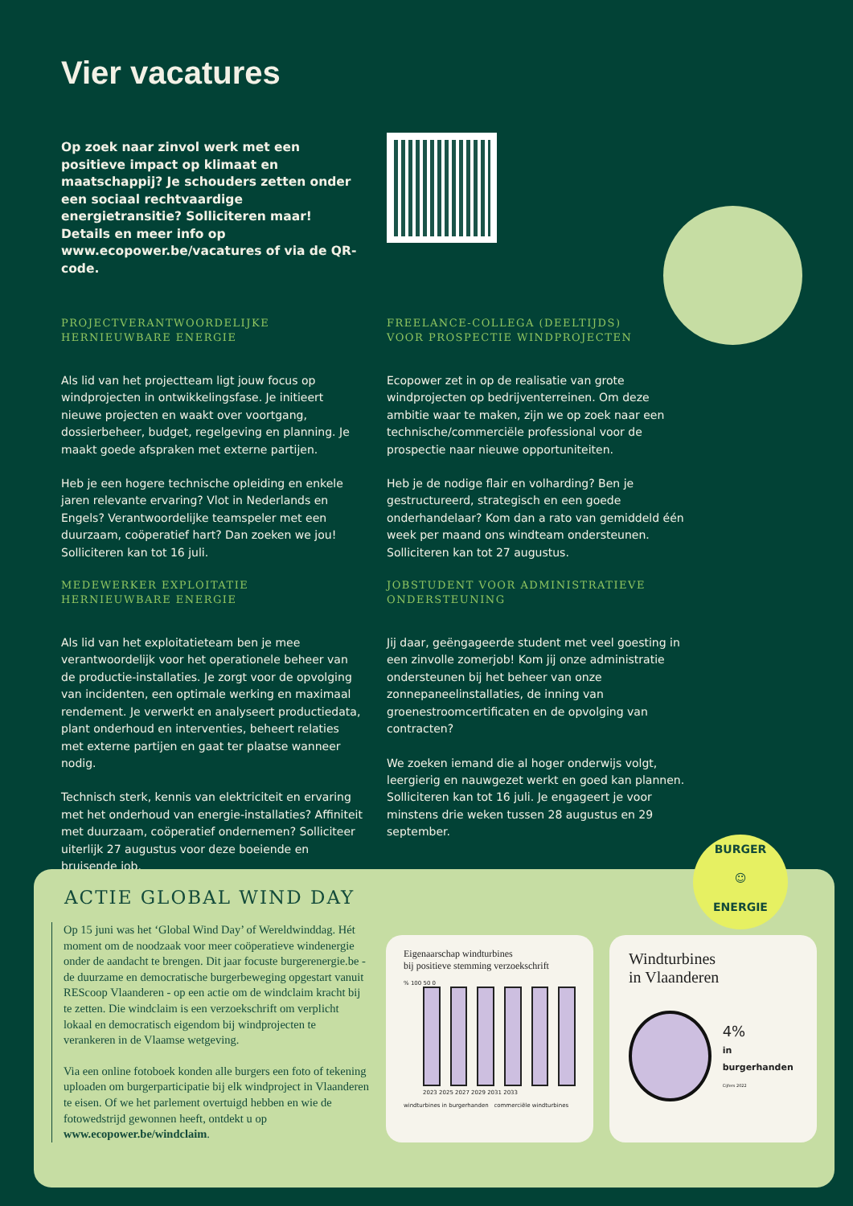Vier vacatures
Op zoek naar zinvol werk met een positieve impact op klimaat en maatschappij? Je schouders zetten onder een sociaal rechtvaardige energietransitie? Solliciteren maar! Details en meer info op www.ecopower.be/vacatures of via de QR-code.
PROJECTVERANTWOORDELIJKE
HERNIEUWBARE ENERGIE
Als lid van het projectteam ligt jouw focus op windprojecten in ontwikkelingsfase. Je initieert nieuwe projecten en waakt over voortgang, dossierbeheer, budget, regelgeving en planning. Je maakt goede afspraken met externe partijen.
Heb je een hogere technische opleiding en enkele jaren relevante ervaring? Vlot in Nederlands en Engels? Verantwoordelijke teamspeler met een duurzaam, coöperatief hart? Dan zoeken we jou! Solliciteren kan tot 16 juli.
MEDEWERKER EXPLOITATIE
HERNIEUWBARE ENERGIE
Als lid van het exploitatieteam ben je mee verantwoordelijk voor het operationele beheer van de productie-installaties. Je zorgt voor de opvolging van incidenten, een optimale werking en maximaal rendement. Je verwerkt en analyseert productiedata, plant onderhoud en interventies, beheert relaties met externe partijen en gaat ter plaatse wanneer nodig.
Technisch sterk, kennis van elektriciteit en ervaring met het onderhoud van energie-installaties? Affiniteit met duurzaam, coöperatief ondernemen? Solliciteer uiterlijk 27 augustus voor deze boeiende en bruisende job.
FREELANCE-COLLEGA (DEELTIJDS)
VOOR PROSPECTIE WINDPROJECTEN
Ecopower zet in op de realisatie van grote windprojecten op bedrijventerreinen. Om deze ambitie waar te maken, zijn we op zoek naar een technische/commerciële professional voor de prospectie naar nieuwe opportuniteiten.
Heb je de nodige flair en volharding? Ben je gestructureerd, strategisch en een goede onderhandelaar? Kom dan a rato van gemiddeld één week per maand ons windteam ondersteunen. Solliciteren kan tot 27 augustus.
JOBSTUDENT VOOR ADMINISTRATIEVE ONDERSTEUNING
Jij daar, geëngageerde student met veel goesting in een zinvolle zomerjob! Kom jij onze administratie ondersteunen bij het beheer van onze zonnepaneelinstallaties, de inning van groenestroomcertificaten en de opvolging van contracten?
We zoeken iemand die al hoger onderwijs volgt, leergierig en nauwgezet werkt en goed kan plannen. Solliciteren kan tot 16 juli. Je engageert je voor minstens drie weken tussen 28 augustus en 29 september.
ACTIE GLOBAL WIND DAY
Op 15 juni was het ‘Global Wind Day’ of Wereldwinddag. Hét moment om de noodzaak voor meer coöperatieve windenergie onder de aandacht te brengen. Dit jaar focuste burgerenergie.be - de duurzame en democratische burgerbeweging opgestart vanuit REScoop Vlaanderen - op een actie om de windclaim kracht bij te zetten. Die windclaim is een verzoekschrift om verplicht lokaal en democratisch eigendom bij windprojecten te verankeren in de Vlaamse wetgeving.
Via een online fotoboek konden alle burgers een foto of tekening uploaden om burgerparticipatie bij elk windproject in Vlaanderen te eisen. Of we het parlement overtuigd hebben en wie de fotowedstrijd gewonnen heeft, ontdekt u op www.ecopower.be/windclaim.
Eigenaarschap windturbines
bij positieve stemming verzoekschrift
% 100 50 0
2023 2025 2027 2029 2031 2033
windturbines in burgerhanden commerciële windturbines
Windturbines
in Vlaanderen
4%
in burgerhanden
Cijfers 2022
BURGER
☺
ENERGIE